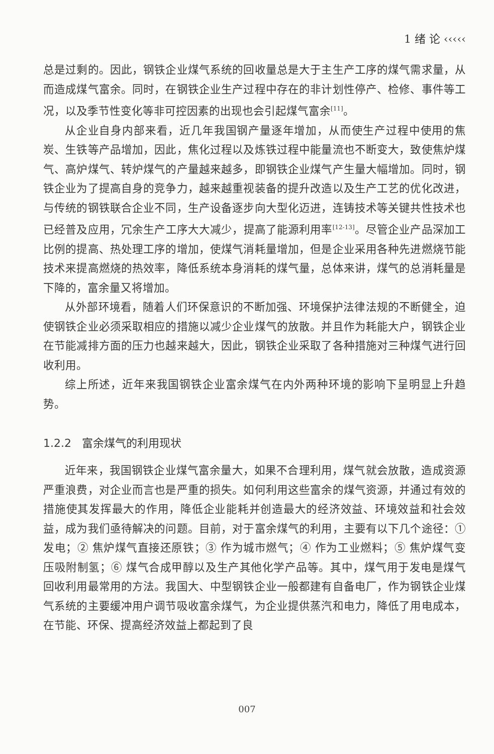1 绪 论 ‹‹‹‹‹
总是过剩的。因此，钢铁企业煤气系统的回收量总是大于主生产工序的煤气需求量，从而造成煤气富余。同时，在钢铁企业生产过程中存在的非计划性停产、检修、事件等工况，以及季节性变化等非可控因素的出现也会引起煤气富余<sup>[11]</sup>。
从企业自身内部来看，近几年我国钢产量逐年增加，从而使生产过程中使用的焦炭、生铁等产品增加，因此，焦化过程以及炼铁过程中能量流也不断变大，致使焦炉煤气、高炉煤气、转炉煤气的产量越来越多，即钢铁企业煤气产生量大幅增加。同时，钢铁企业为了提高自身的竞争力，越来越重视装备的提升改造以及生产工艺的优化改进，与传统的钢铁联合企业不同，生产设备逐步向大型化迈进，连铸技术等关键共性技术也已经普及应用，冗余生产工序大大减少，提高了能源利用率<sup>[12-13]</sup>。尽管企业产品深加工比例的提高、热处理工序的增加，使煤气消耗量增加，但是企业采用各种先进燃烧节能技术来提高燃烧的热效率，降低系统本身消耗的煤气量，总体来讲，煤气的总消耗量是下降的，富余量又将增加。
从外部环境看，随着人们环保意识的不断加强、环境保护法律法规的不断健全，迫使钢铁企业必须采取相应的措施以减少企业煤气的放散。并且作为耗能大户，钢铁企业在节能减排方面的压力也越来越大，因此，钢铁企业采取了各种措施对三种煤气进行回收利用。
综上所述，近年来我国钢铁企业富余煤气在内外两种环境的影响下呈明显上升趋势。
1.2.2 富余煤气的利用现状
近年来，我国钢铁企业煤气富余量大，如果不合理利用，煤气就会放散，造成资源严重浪费，对企业而言也是严重的损失。如何利用这些富余的煤气资源，并通过有效的措施使其发挥最大的作用，降低企业能耗并创造最大的经济效益、环境效益和社会效益，成为我们亟待解决的问题。目前，对于富余煤气的利用，主要有以下几个途径：① 发电；② 焦炉煤气直接还原铁；③ 作为城市燃气；④ 作为工业燃料；⑤ 焦炉煤气变压吸附制氢；⑥ 煤气合成甲醇以及生产其他化学产品等。其中，煤气用于发电是煤气回收利用最常用的方法。我国大、中型钢铁企业一般都建有自备电厂，作为钢铁企业煤气系统的主要缓冲用户调节吸收富余煤气，为企业提供蒸汽和电力，降低了用电成本，在节能、环保、提高经济效益上都起到了良
007